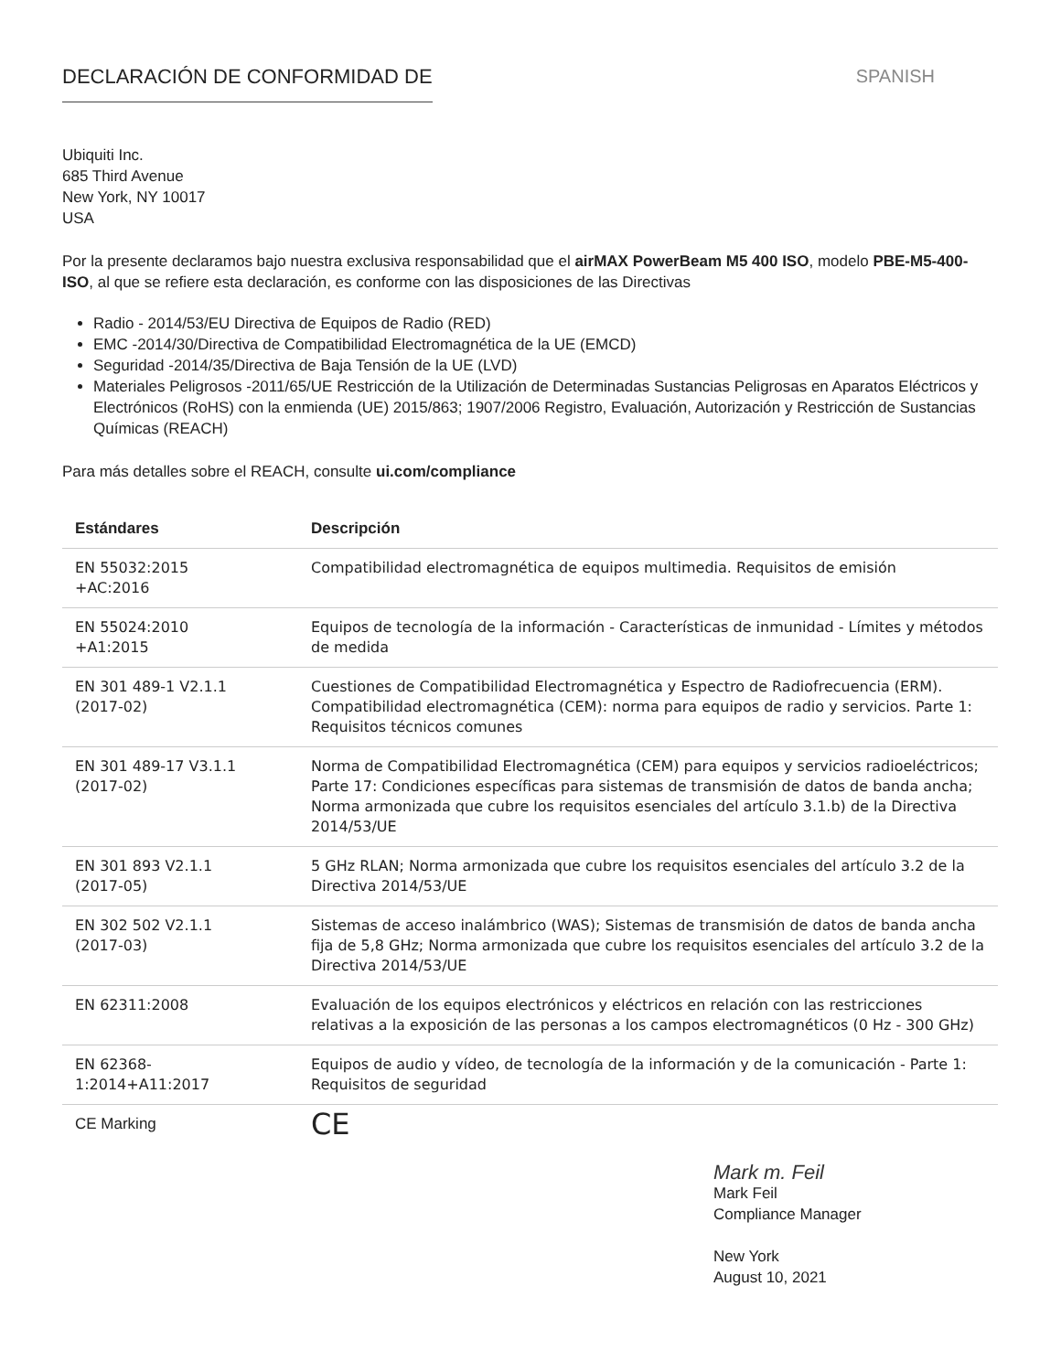DECLARACIÓN DE CONFORMIDAD DE SPANISH
Ubiquiti Inc.
685 Third Avenue
New York, NY 10017
USA
Por la presente declaramos bajo nuestra exclusiva responsabilidad que el airMAX PowerBeam M5 400 ISO, modelo PBE-M5-400-ISO, al que se refiere esta declaración, es conforme con las disposiciones de las Directivas
Radio - 2014/53/EU Directiva de Equipos de Radio (RED)
EMC -2014/30/Directiva de Compatibilidad Electromagnética de la UE (EMCD)
Seguridad -2014/35/Directiva de Baja Tensión de la UE (LVD)
Materiales Peligrosos -2011/65/UE Restricción de la Utilización de Determinadas Sustancias Peligrosas en Aparatos Eléctricos y Electrónicos (RoHS) con la enmienda (UE) 2015/863; 1907/2006 Registro, Evaluación, Autorización y Restricción de Sustancias Químicas (REACH)
Para más detalles sobre el REACH, consulte ui.com/compliance
| Estándares | Descripción |
| --- | --- |
| EN 55032:2015 +AC:2016 | Compatibilidad electromagnética de equipos multimedia. Requisitos de emisión |
| EN 55024:2010 +A1:2015 | Equipos de tecnología de la información - Características de inmunidad - Límites y métodos de medida |
| EN 301 489-1 V2.1.1 (2017-02) | Cuestiones de Compatibilidad Electromagnética y Espectro de Radiofrecuencia (ERM). Compatibilidad electromagnética (CEM): norma para equipos de radio y servicios. Parte 1: Requisitos técnicos comunes |
| EN 301 489-17 V3.1.1 (2017-02) | Norma de Compatibilidad Electromagnética (CEM) para equipos y servicios radioeléctricos; Parte 17: Condiciones específicas para sistemas de transmisión de datos de banda ancha; Norma armonizada que cubre los requisitos esenciales del artículo 3.1.b) de la Directiva 2014/53/UE |
| EN 301 893 V2.1.1 (2017-05) | 5 GHz RLAN; Norma armonizada que cubre los requisitos esenciales del artículo 3.2 de la Directiva 2014/53/UE |
| EN 302 502 V2.1.1 (2017-03) | Sistemas de acceso inalámbrico (WAS); Sistemas de transmisión de datos de banda ancha fija de 5,8 GHz; Norma armonizada que cubre los requisitos esenciales del artículo 3.2 de la Directiva 2014/53/UE |
| EN 62311:2008 | Evaluación de los equipos electrónicos y eléctricos en relación con las restricciones relativas a la exposición de las personas a los campos electromagnéticos (0 Hz - 300 GHz) |
| EN 62368- 1:2014+A11:2017 | Equipos de audio y vídeo, de tecnología de la información y de la comunicación - Parte 1: Requisitos de seguridad |
| CE Marking | CE |
Mark m. Feil
Mark Feil
Compliance Manager
New York
August 10, 2021